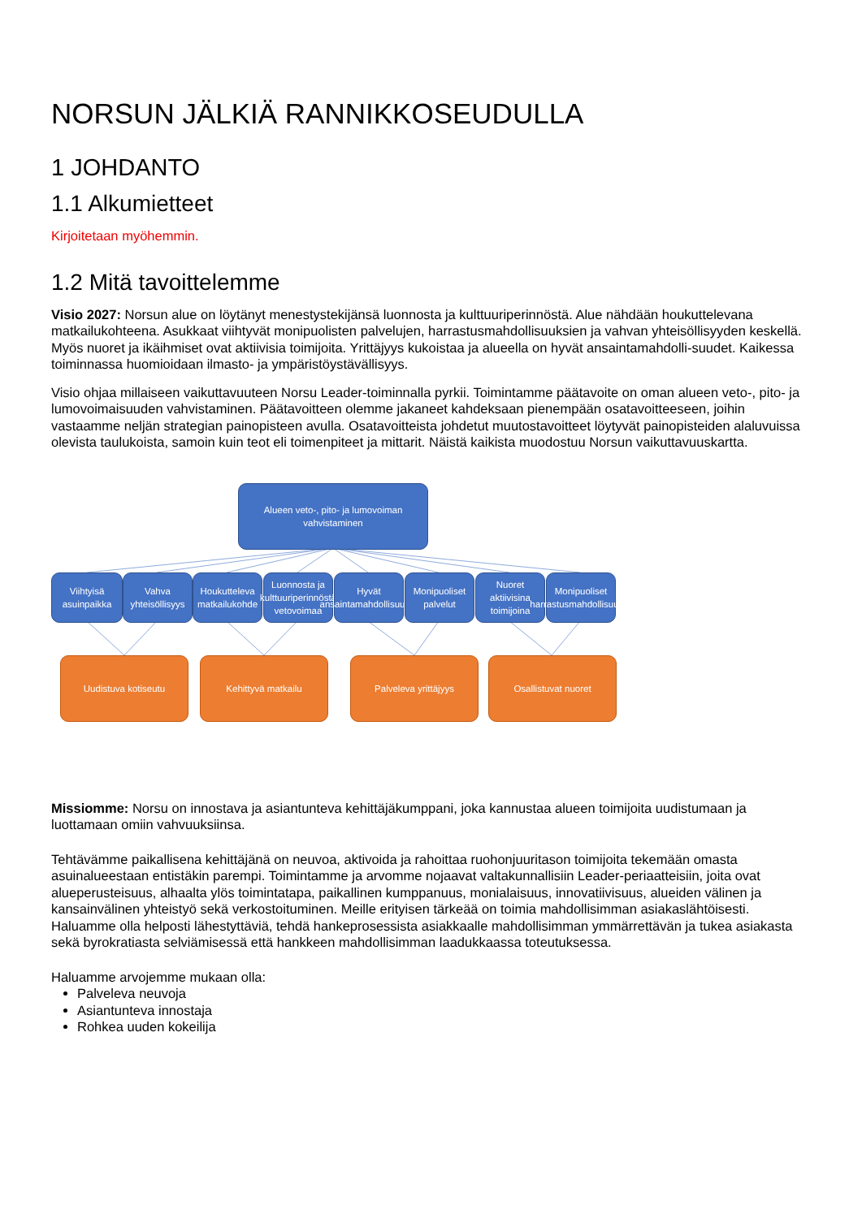NORSUN JÄLKIÄ RANNIKKOSEUDULLA
1 JOHDANTO
1.1 Alkumietteet
Kirjoitetaan myöhemmin.
1.2 Mitä tavoittelemme
Visio 2027: Norsun alue on löytänyt menestystekijänsä luonnosta ja kulttuuriperinnöstä. Alue nähdään houkuttelevana matkailukohteena. Asukkaat viihtyvät monipuolisten palvelujen, harrastusmahdollisuuksien ja vahvan yhteisöllisyyden keskellä. Myös nuoret ja ikäihmiset ovat aktiivisia toimijoita. Yrittäjyys kukoistaa ja alueella on hyvät ansaintamahdolli-suudet. Kaikessa toiminnassa huomioidaan ilmasto- ja ympäristöystävällisyys.
Visio ohjaa millaiseen vaikuttavuuteen Norsu Leader-toiminnalla pyrkii. Toimintamme päätavoite on oman alueen veto-, pito- ja lumovoimaisuuden vahvistaminen. Päätavoitteen olemme jakaneet kahdeksaan pienempään osatavoitteeseen, joihin vastaamme neljän strategian painopisteen avulla. Osatavoitteista johdetut muutostavoitteet löytyvät painopisteiden alaluvuissa olevista taulukoista, samoin kuin teot eli toimenpiteet ja mittarit. Näistä kaikista muodostuu Norsun vaikuttavuuskartta.
Alueen veto-, pito- ja lumovoiman
vahvistaminen
Viihtyisä asuinpaikka
Vahva yhteisöllisyys
Houkutteleva matkailukohde
Luonnosta ja kulttuuriperinnöstä vetovoimaa
Hyvät ansaintamahdollisuudet
Monipuoliset palvelut
Nuoret aktiivisina toimijoina
Monipuoliset harrastusmahdollisuudet
Uudistuva kotiseutu Kehittyvä matkailu Palveleva yrittäjyys Osallistuvat nuoret
Missiomme: Norsu on innostava ja asiantunteva kehittäjäkumppani, joka kannustaa alueen toimijoita uudistumaan ja luottamaan omiin vahvuuksiinsa.
Tehtävämme paikallisena kehittäjänä on neuvoa, aktivoida ja rahoittaa ruohonjuuritason toimijoita tekemään omasta asuinalueestaan entistäkin parempi. Toimintamme ja arvomme nojaavat valtakunnallisiin Leader-periaatteisiin, joita ovat alueperusteisuus, alhaalta ylös toimintatapa, paikallinen kumppanuus, monialaisuus, innovatiivisuus, alueiden välinen ja kansainvälinen yhteistyö sekä verkostoituminen. Meille erityisen tärkeää on toimia mahdollisimman asiakaslähtöisesti. Haluamme olla helposti lähestyttäviä, tehdä hankeprosessista asiakkaalle mahdollisimman ymmärrettävän ja tukea asiakasta sekä byrokratiasta selviämisessä että hankkeen mahdollisimman laadukkaassa toteutuksessa.
Haluamme arvojemme mukaan olla:
Palveleva neuvoja
Asiantunteva innostaja
Rohkea uuden kokeilija